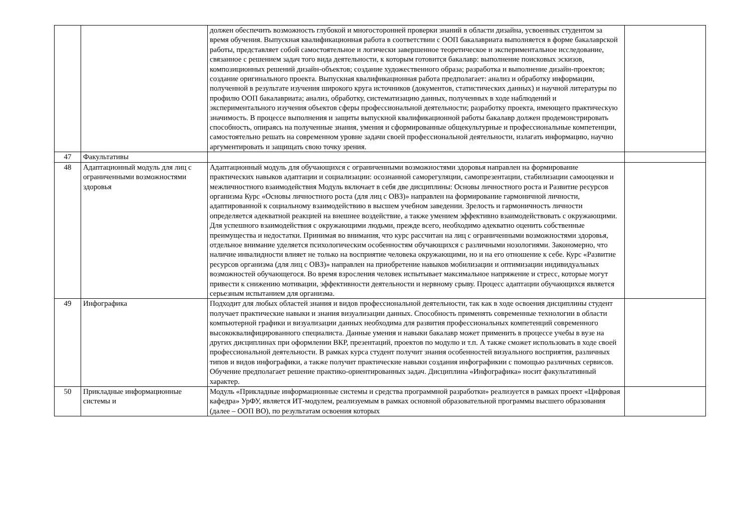| | | должен обеспечить возможность глубокой и многосторонней проверки знаний в области дизайна, усвоенных студентом за время обучения. Выпускная квалификационная работа в соответствии с ООП бакалавриата выполняется в форме бакалаврской работы, представляет собой самостоятельное и логически завершенное теоретическое и экспериментальное исследование, связанное с решением задач того вида деятельности, к которым готовится бакалавр: выполнение поисковых эскизов, композиционных решений дизайн-объектов; создание художественного образа; разработка и выполнение дизайн-проектов; создание оригинального проекта. Выпускная квалификационная работа предполагает: анализ и обработку информации, полученной в результате изучения широкого круга источников (документов, статистических данных) и научной литературы по профилю ООП бакалавриата; анализ, обработку, систематизацию данных, полученных в ходе наблюдений и экспериментального изучения объектов сферы профессиональной деятельности; разработку проекта, имеющего практическую значимость. В процессе выполнения и защиты выпускной квалификационной работы бакалавр должен продемонстрировать способность, опираясь на полученные знания, умения и сформированные общекультурные и профессиональные компетенции, самостоятельно решать на современном уровне задачи своей профессиональной деятельности, излагать информацию, научно аргументировать и защищать свою точку зрения. | |
| 47 | Факультативы | | |
| 48 | Адаптационный модуль для лиц с ограниченными возможностями здоровья | Адаптационный модуль для обучающихся с ограниченными возможностями здоровья направлен на формирование практических навыков адаптации и социализации: осознанной саморегуляции, самопрезентации, стабилизации самооценки и межличностного взаимодействия Модуль включает в себя две дисциплины: Основы личностного роста и Развитие ресурсов организма Курс «Основы личностного роста (для лиц с ОВЗ)» направлен на формирование гармоничной личности, адаптированной к социальному взаимодействию в высшем учебном заведении. Зрелость и гармоничность личности определяется адекватной реакцией на внешнее воздействие, а также умением эффективно взаимодействовать с окружающими. Для успешного взаимодействия с окружающими людьми, прежде всего, необходимо адекватно оценить собственные преимущества и недостатки. Принимая во внимания, что курс рассчитан на лиц с ограниченными возможностями здоровья, отдельное внимание уделяется психологическим особенностям обучающихся с различными нозологиями. Закономерно, что наличие инвалидности влияет не только на восприятие человека окружающими, но и на его отношение к себе. Курс «Развитие ресурсов организма (для лиц с ОВЗ)» направлен на приобретение навыков мобилизации и оптимизации индивидуальных возможностей обучающегося. Во время взросления человек испытывает максимальное напряжение и стресс, которые могут привести к снижению мотивации, эффективности деятельности и нервному срыву. Процесс адаптации обучающихся является серьезным испытанием для организма. | |
| 49 | Инфографика | Подходит для любых областей знания и видов профессиональной деятельности, так как в ходе освоения дисциплины студент получает практические навыки и знания визуализации данных. Способность применять современные технологии в области компьютерной графики и визуализации данных необходима для развития профессиональных компетенций современного высококвалифицированного специалиста. Данные умения и навыки бакалавр может применить в процессе учебы в вузе на других дисциплинах при оформлении ВКР, презентаций, проектов по модулю и т.п. А также сможет использовать в ходе своей профессиональной деятельности. В рамках курса студент получит знания особенностей визуального восприятия, различных типов и видов инфографики, а также получит практические навыки создания инфографикии с помощью различных сервисов. Обучение предполагает решение практико-ориентированных задач. Дисциплина «Инфографика» носит факультативный характер. | |
| 50 | Прикладные информационные системы и | Модуль «Прикладные информационные системы и средства программной разработки» реализуется в рамках проект «Цифровая кафедра» УрФУ, является ИТ-модулем, реализуемым в рамках основной образовательной программы высшего образования (далее – ООП ВО), по результатам освоения которых | |